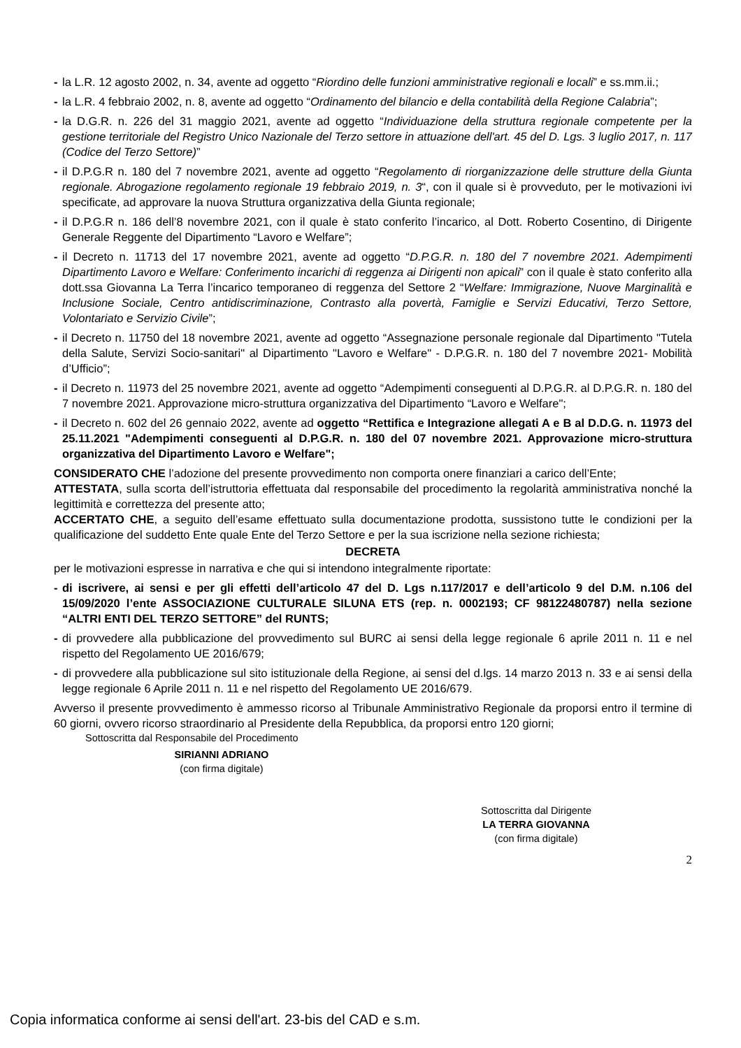- la L.R. 12 agosto 2002, n. 34, avente ad oggetto “Riordino delle funzioni amministrative regionali e locali” e ss.mm.ii.;
- la L.R. 4 febbraio 2002, n. 8, avente ad oggetto “Ordinamento del bilancio e della contabilità della Regione Calabria”;
- la D.G.R. n. 226 del 31 maggio 2021, avente ad oggetto “Individuazione della struttura regionale competente per la gestione territoriale del Registro Unico Nazionale del Terzo settore in attuazione dell'art. 45 del D. Lgs. 3 luglio 2017, n. 117 (Codice del Terzo Settore)”
- il D.P.G.R n. 180 del 7 novembre 2021, avente ad oggetto “Regolamento di riorganizzazione delle strutture della Giunta regionale. Abrogazione regolamento regionale 19 febbraio 2019, n. 3“, con il quale si è provveduto, per le motivazioni ivi specificate, ad approvare la nuova Struttura organizzativa della Giunta regionale;
- il D.P.G.R n. 186 dell’8 novembre 2021, con il quale è stato conferito l’incarico, al Dott. Roberto Cosentino, di Dirigente Generale Reggente del Dipartimento “Lavoro e Welfare”;
- il Decreto n. 11713 del 17 novembre 2021, avente ad oggetto “D.P.G.R. n. 180 del 7 novembre 2021. Adempimenti Dipartimento Lavoro e Welfare: Conferimento incarichi di reggenza ai Dirigenti non apicali” con il quale è stato conferito alla dott.ssa Giovanna La Terra l’incarico temporaneo di reggenza del Settore 2 “Welfare: Immigrazione, Nuove Marginalità e Inclusione Sociale, Centro antidiscriminazione, Contrasto alla povertà, Famiglie e Servizi Educativi, Terzo Settore, Volontariato e Servizio Civile”;
- il Decreto n. 11750 del 18 novembre 2021, avente ad oggetto “Assegnazione personale regionale dal Dipartimento "Tutela della Salute, Servizi Socio-sanitari" al Dipartimento "Lavoro e Welfare" - D.P.G.R. n. 180 del 7 novembre 2021- Mobilità d’Ufficio”;
- il Decreto n. 11973 del 25 novembre 2021, avente ad oggetto “Adempimenti conseguenti al D.P.G.R. al D.P.G.R. n. 180 del 7 novembre 2021. Approvazione micro-struttura organizzativa del Dipartimento “Lavoro e Welfare";
- il Decreto n. 602 del 26 gennaio 2022, avente ad oggetto “Rettifica e Integrazione allegati A e B al D.D.G. n. 11973 del 25.11.2021 "Adempimenti conseguenti al D.P.G.R. n. 180 del 07 novembre 2021. Approvazione micro-struttura organizzativa del Dipartimento Lavoro e Welfare";
CONSIDERATO CHE l’adozione del presente provvedimento non comporta onere finanziari a carico dell’Ente;
ATTESTATA, sulla scorta dell’istruttoria effettuata dal responsabile del procedimento la regolarità amministrativa nonché la legittimità e correttezza del presente atto;
ACCERTATO CHE, a seguito dell’esame effettuato sulla documentazione prodotta, sussistono tutte le condizioni per la qualificazione del suddetto Ente quale Ente del Terzo Settore e per la sua iscrizione nella sezione richiesta;
DECRETA
per le motivazioni espresse in narrativa e che qui si intendono integralmente riportate:
- di iscrivere, ai sensi e per gli effetti dell’articolo 47 del D. Lgs n.117/2017 e dell’articolo 9 del D.M. n.106 del 15/09/2020 l’ente ASSOCIAZIONE CULTURALE SILUNA ETS (rep. n. 0002193; CF 98122480787) nella sezione “ALTRI ENTI DEL TERZO SETTORE” del RUNTS;
- di provvedere alla pubblicazione del provvedimento sul BURC ai sensi della legge regionale 6 aprile 2011 n. 11 e nel rispetto del Regolamento UE 2016/679;
- di provvedere alla pubblicazione sul sito istituzionale della Regione, ai sensi del d.lgs. 14 marzo 2013 n. 33 e ai sensi della legge regionale 6 Aprile 2011 n. 11 e nel rispetto del Regolamento UE 2016/679.
Avverso il presente provvedimento è ammesso ricorso al Tribunale Amministrativo Regionale da proporsi entro il termine di 60 giorni, ovvero ricorso straordinario al Presidente della Repubblica, da proporsi entro 120 giorni;
Sottoscritta dal Responsabile del Procedimento
SIRIANNI ADRIANO
(con firma digitale)
Sottoscritta dal Dirigente
LA TERRA GIOVANNA
(con firma digitale)
2
Copia informatica conforme ai sensi dell'art. 23-bis del CAD e s.m.